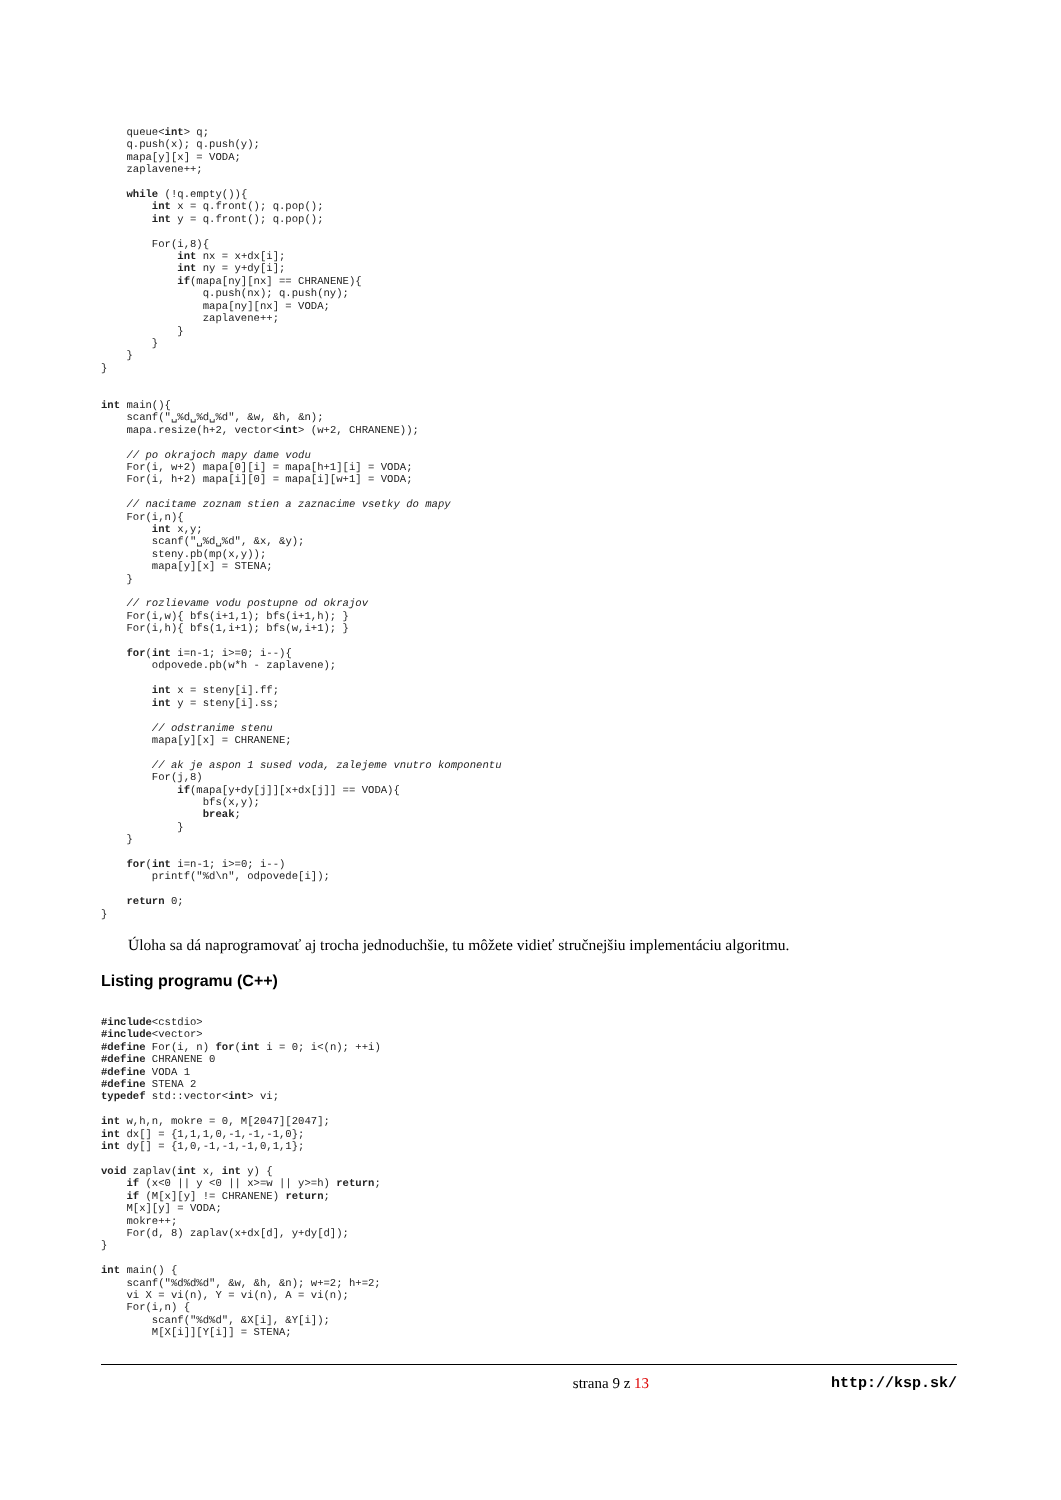queue<int> q;
    q.push(x); q.push(y);
    mapa[y][x] = VODA;
    zaplavene++;

    while (!q.empty()){
        int x = q.front(); q.pop();
        int y = q.front(); q.pop();

        For(i,8){
            int nx = x+dx[i];
            int ny = y+dy[i];
            if(mapa[ny][nx] == CHRANENE){
                q.push(nx); q.push(ny);
                mapa[ny][nx] = VODA;
                zaplavene++;
            }
        }
    }
}


int main(){
    scanf("␣%d␣%d␣%d", &w, &h, &n);
    mapa.resize(h+2, vector<int> (w+2, CHRANENE));

    // po okrajoch mapy dame vodu
    For(i, w+2) mapa[0][i] = mapa[h+1][i] = VODA;
    For(i, h+2) mapa[i][0] = mapa[i][w+1] = VODA;

    // nacitame zoznam stien a zaznacime vsetky do mapy
    For(i,n){
        int x,y;
        scanf("␣%d␣%d", &x, &y);
        steny.pb(mp(x,y));
        mapa[y][x] = STENA;
    }

    // rozlievame vodu postupne od okrajov
    For(i,w){ bfs(i+1,1); bfs(i+1,h); }
    For(i,h){ bfs(1,i+1); bfs(w,i+1); }

    for(int i=n-1; i>=0; i--){
        odpovede.pb(w*h - zaplavene);

        int x = steny[i].ff;
        int y = steny[i].ss;

        // odstranime stenu
        mapa[y][x] = CHRANENE;

        // ak je aspon 1 sused voda, zalejeme vnutro komponentu
        For(j,8)
            if(mapa[y+dy[j]][x+dx[j]] == VODA){
                bfs(x,y);
                break;
            }
    }

    for(int i=n-1; i>=0; i--)
        printf("%d\n", odpovede[i]);

    return 0;
}
Úloha sa dá naprogramovať aj trocha jednoduchšie, tu môžete vidieť stručnejšiu implementáciu algoritmu.
Listing programu (C++)
#include<cstdio>
#include<vector>
#define For(i, n) for(int i = 0; i<(n); ++i)
#define CHRANENE 0
#define VODA 1
#define STENA 2
typedef std::vector<int> vi;

int w,h,n, mokre = 0, M[2047][2047];
int dx[] = {1,1,1,0,-1,-1,-1,0};
int dy[] = {1,0,-1,-1,-1,0,1,1};

void zaplav(int x, int y) {
    if (x<0 || y <0 || x>=w || y>=h) return;
    if (M[x][y] != CHRANENE) return;
    M[x][y] = VODA;
    mokre++;
    For(d, 8) zaplav(x+dx[d], y+dy[d]);
}

int main() {
    scanf("%d%d%d", &w, &h, &n); w+=2; h+=2;
    vi X = vi(n), Y = vi(n), A = vi(n);
    For(i,n) {
        scanf("%d%d", &X[i], &Y[i]);
        M[X[i]][Y[i]] = STENA;
strana 9 z 13 http://ksp.sk/